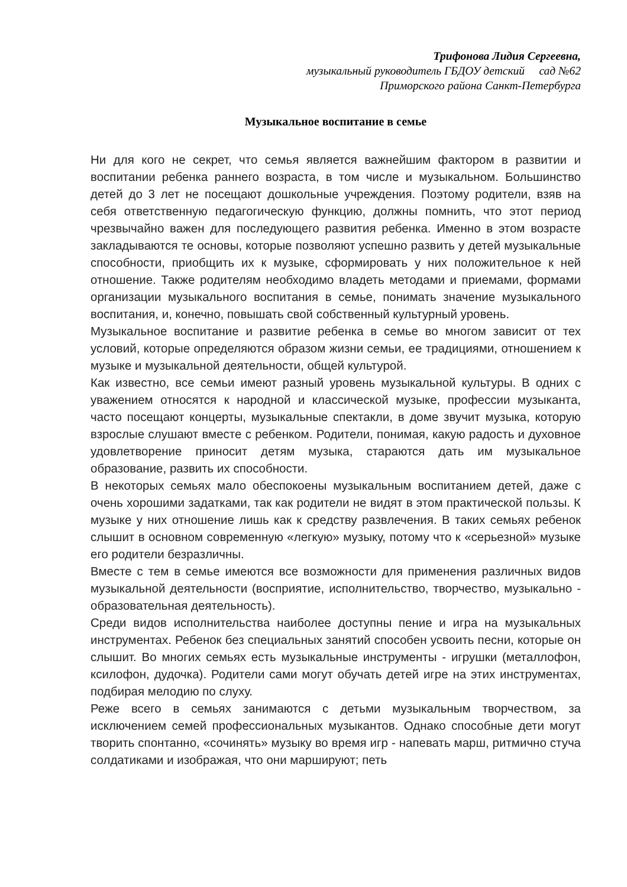Трифонова Лидия Сергеевна,
музыкальный руководитель ГБДОУ детский сад №62
Приморского района Санкт-Петербурга
Музыкальное воспитание в семье
Ни для кого не секрет, что семья является важнейшим фактором в развитии и воспитании ребенка раннего возраста, в том числе и музыкальном. Большинство детей до 3 лет не посещают дошкольные учреждения. Поэтому родители, взяв на себя ответственную педагогическую функцию, должны помнить, что этот период чрезвычайно важен для последующего развития ребенка. Именно в этом возрасте закладываются те основы, которые позволяют успешно развить у детей музыкальные способности, приобщить их к музыке, сформировать у них положительное к ней отношение. Также родителям необходимо владеть методами и приемами, формами организации музыкального воспитания в семье, понимать значение музыкального воспитания, и, конечно, повышать свой собственный культурный уровень.
Музыкальное воспитание и развитие ребенка в семье во многом зависит от тех условий, которые определяются образом жизни семьи, ее традициями, отношением к музыке и музыкальной деятельности, общей культурой.
Как известно, все семьи имеют разный уровень музыкальной культуры. В одних с уважением относятся к народной и классической музыке, профессии музыканта, часто посещают концерты, музыкальные спектакли, в доме звучит музыка, которую взрослые слушают вместе с ребенком. Родители, понимая, какую радость и духовное удовлетворение приносит детям музыка, стараются дать им музыкальное образование, развить их способности.
В некоторых семьях мало обеспокоены музыкальным воспитанием детей, даже с очень хорошими задатками, так как родители не видят в этом практической пользы. К музыке у них отношение лишь как к средству развлечения. В таких семьях ребенок слышит в основном современную «легкую» музыку, потому что к «серьезной» музыке его родители безразличны.
Вместе с тем в семье имеются все возможности для применения различных видов музыкальной деятельности (восприятие, исполнительство, творчество, музыкально - образовательная деятельность).
Среди видов исполнительства наиболее доступны пение и игра на музыкальных инструментах. Ребенок без специальных занятий способен усвоить песни, которые он слышит. Во многих семьях есть музыкальные инструменты - игрушки (металлофон, ксилофон, дудочка). Родители сами могут обучать детей игре на этих инструментах, подбирая мелодию по слуху.
Реже всего в семьях занимаются с детьми музыкальным творчеством, за исключением семей профессиональных музыкантов. Однако способные дети могут творить спонтанно, «сочинять» музыку во время игр - напевать марш, ритмично стуча солдатиками и изображая, что они маршируют; петь